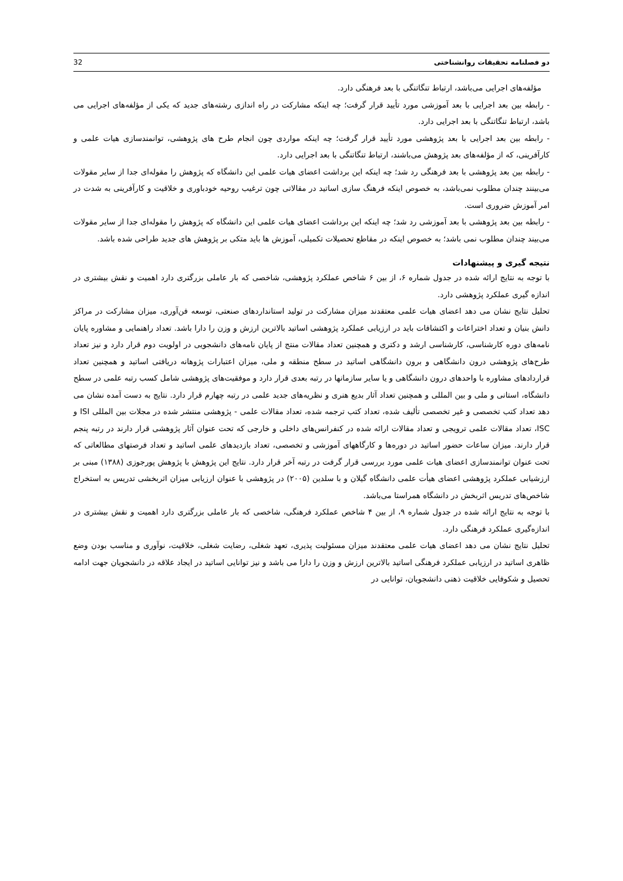دو فصلنامه تحقیقات روانشناختی 32
مؤلفه‌های اجرایی می‌باشد، ارتباط تنگاتنگی با بعد فرهنگی دارد.
- رابطه بین بعد اجرایی با بعد آموزشی مورد تأیید قرار گرفت؛ چه اینکه مشارکت در راه اندازی رشته‌های جدید که یکی از مؤلفه‌های اجرایی می باشد، ارتباط تنگاتنگی با بعد اجرایی دارد.
- رابطه بین بعد اجرایی با بعد پژوهشی مورد تأیید قرار گرفت؛ چه اینکه مواردی چون انجام طرح های پژوهشی، توانمندسازی هیات علمی و کارآفرینی، که از مؤلفه‌های بعد پژوهش می‌باشند، ارتباط تنگاتنگی با بعد اجرایی دارد.
- رابطه بین بعد پژوهشی با بعد فرهنگی رد شد؛ چه اینکه این برداشت اعضای هیات علمی این دانشگاه که پژوهش را مقوله‌ای جدا از سایر مقولات می‌بینند چندان مطلوب نمی‌باشد، به خصوص اینکه فرهنگ سازی اساتید در مقالاتی چون ترغیب روحیه خودباوری و خلاقیت و کارآفرینی به شدت در امر آموزش ضروری است.
- رابطه بین بعد پژوهشی با بعد آموزشی رد شد؛ چه اینکه این برداشت اعضای هیات علمی این دانشگاه که پژوهش را مقوله‌ای جدا از سایر مقولات می‌بیند چندان مطلوب نمی باشد؛ به خصوص اینکه در مقاطع تحصیلات تکمیلی، آموزش ها باید متکی بر پژوهش های جدید طراحی شده باشد.
نتیجه گیری و پیشنهادات
با توجه به نتایج ارائه شده در جدول شماره ۶، از بین ۶ شاخص عملکرد پژوهشی، شاخصی که بار عاملی بزرگتری دارد اهمیت و نقش بیشتری در اندازه گیری عملکرد پژوهشی دارد.
تحلیل نتایج نشان می دهد اعضای هیات علمی معتقدند میزان مشارکت در تولید استانداردهای صنعتی، توسعه فن‌آوری، میزان مشارکت در مراکز دانش بنیان و تعداد اختراعات و اکتشافات باید در ارزیابی عملکرد پژوهشی اساتید بالاترین ارزش و وزن را دارا باشد. تعداد راهنمایی و مشاوره پایان نامه‌های دوره کارشناسی، کارشناسی ارشد و دکتری و همچنین تعداد مقالات منتج از پایان نامه‌های دانشجویی در اولویت دوم قرار دارد و نیز تعداد طرح‌های پژوهشی درون دانشگاهی و برون دانشگاهی اساتید در سطح منطقه و ملی، میزان اعتبارات پژوهانه دریافتی اساتید و همچنین تعداد قراردادهای مشاوره با واحدهای درون دانشگاهی و یا سایر سازمانها در رتبه بعدی قرار دارد و موفقیت‌های پژوهشی شامل کسب رتبه علمی در سطح دانشگاه، استانی و ملی و بین المللی و همچنین تعداد آثار بدیع هنری و نظریه‌های جدید علمی در رتبه چهارم قرار دارد. نتایج به دست آمده نشان می دهد تعداد کتب تخصصی و غیر تخصصی تألیف شده، تعداد کتب ترجمه شده، تعداد مقالات علمی - پژوهشی منتشر شده در مجلات بین المللی ISI و ISC، تعداد مقالات علمی ترویجی و تعداد مقالات ارائه شده در کنفرانس‌های داخلی و خارجی که تحت عنوان آثار پژوهشی قرار دارند در رتبه پنجم قرار دارند. میزان ساعات حضور اساتید در دوره‌ها و کارگاههای آموزشی و تخصصی، تعداد بازدیدهای علمی اساتید و تعداد فرصتهای مطالعاتی که تحت عنوان توانمندسازی اعضای هیات علمی مورد بررسی قرار گرفت در رتبه آخر قرار دارد. نتایج این پژوهش با پژوهش پورجوزی (۱۳۸۸) مبنی بر ارزشیابی عملکرد پژوهشی اعضای هیأت علمی دانشگاه گیلان و با سلدین (۲۰۰۵) در پژوهشی با عنوان ارزیابی میزان اثربخشی تدریس به استخراج شاخص‌های تدریس اثربخش در دانشگاه همراستا می‌باشد.
با توجه به نتایج ارائه شده در جدول شماره ۹، از بین ۴ شاخص عملکرد فرهنگی، شاخصی که بار عاملی بزرگتری دارد اهمیت و نقش بیشتری در اندازه‌گیری عملکرد فرهنگی دارد.
تحلیل نتایج نشان می دهد اعضای هیات علمی معتقدند میزان مسئولیت پذیری، تعهد شغلی، رضایت شغلی، خلاقیت، نوآوری و مناسب بودن وضع ظاهری اساتید در ارزیابی عملکرد فرهنگی اساتید بالاترین ارزش و وزن را دارا می باشد و نیز توانایی اساتید در ایجاد علاقه در دانشجویان جهت ادامه تحصیل و شکوفایی خلاقیت ذهنی دانشجویان، توانایی در